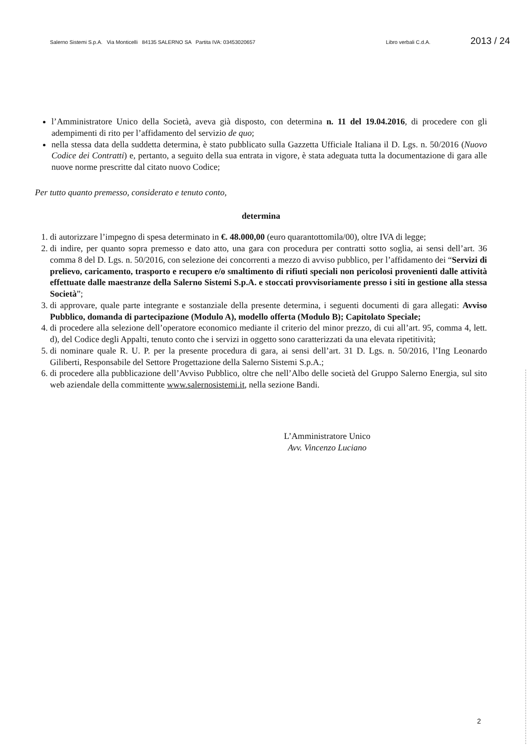Salerno Sistemi S.p.A. Via Monticelli 84135 SALERNO SA Partita IVA: 03453020657 Libro verbali C.d.A. 2013 / 24
l’Amministratore Unico della Società, aveva già disposto, con determina n. 11 del 19.04.2016, di procedere con gli adempimenti di rito per l’affidamento del servizio de quo;
nella stessa data della suddetta determina, è stato pubblicato sulla Gazzetta Ufficiale Italiana il D. Lgs. n. 50/2016 (Nuovo Codice dei Contratti) e, pertanto, a seguito della sua entrata in vigore, è stata adeguata tutta la documentazione di gara alle nuove norme prescritte dal citato nuovo Codice;
Per tutto quanto premesso, considerato e tenuto conto,
determina
1. di autorizzare l’impegno di spesa determinato in €. 48.000,00 (euro quarantottomila/00), oltre IVA di legge;
2. di indire, per quanto sopra premesso e dato atto, una gara con procedura per contratti sotto soglia, ai sensi dell’art. 36 comma 8 del D. Lgs. n. 50/2016, con selezione dei concorrenti a mezzo di avviso pubblico, per l’affidamento dei “Servizi di prelievo, caricamento, trasporto e recupero e/o smaltimento di rifiuti speciali non pericolosi provenienti dalle attività effettuate dalle maestranze della Salerno Sistemi S.p.A. e stoccati provvisoriamente presso i siti in gestione alla stessa Società”;
3. di approvare, quale parte integrante e sostanziale della presente determina, i seguenti documenti di gara allegati: Avviso Pubblico, domanda di partecipazione (Modulo A), modello offerta (Modulo B); Capitolato Speciale;
4. di procedere alla selezione dell’operatore economico mediante il criterio del minor prezzo, di cui all’art. 95, comma 4, lett. d), del Codice degli Appalti, tenuto conto che i servizi in oggetto sono caratterizzati da una elevata ripetitività;
5. di nominare quale R. U. P. per la presente procedura di gara, ai sensi dell’art. 31 D. Lgs. n. 50/2016, l’Ing Leonardo Giliberti, Responsabile del Settore Progettazione della Salerno Sistemi S.p.A.;
6. di procedere alla pubblicazione dell’Avviso Pubblico, oltre che nell’Albo delle società del Gruppo Salerno Energia, sul sito web aziendale della committente www.salernosistemi.it, nella sezione Bandi.
L’Amministratore Unico
Avv. Vincenzo Luciano
2